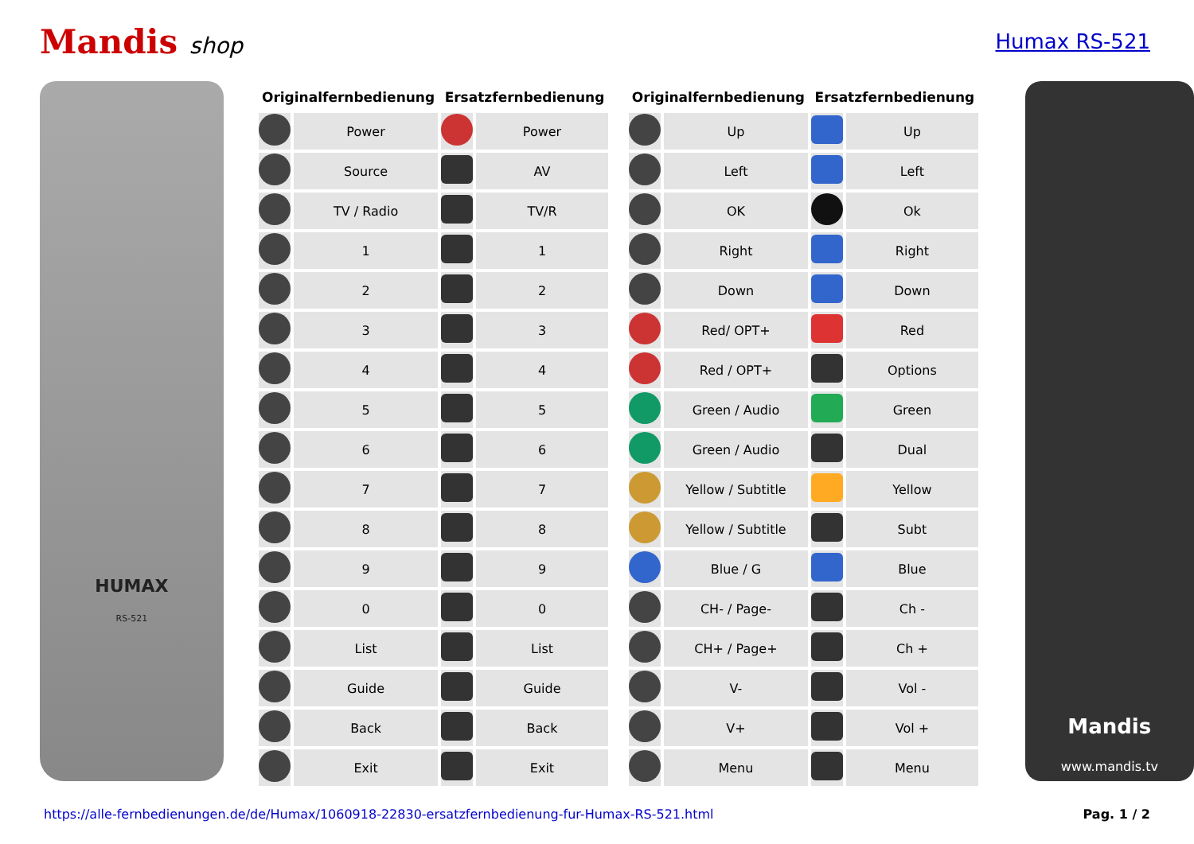Mandis shop Humax RS-521
HUMAX
RS-521
| Originalfernbedienung | | Ersatzfernbedienung | |
| --- | --- | --- | --- |
| | Power | | Power |
| | Source | | AV |
| | TV / Radio | | TV/R |
| | 1 | | 1 |
| | 2 | | 2 |
| | 3 | | 3 |
| | 4 | | 4 |
| | 5 | | 5 |
| | 6 | | 6 |
| | 7 | | 7 |
| | 8 | | 8 |
| | 9 | | 9 |
| | 0 | | 0 |
| | List | | List |
| | Guide | | Guide |
| | Back | | Back |
| | Exit | | Exit |
| Originalfernbedienung | | Ersatzfernbedienung | |
| --- | --- | --- | --- |
| | Up | | Up |
| | Left | | Left |
| | OK | | Ok |
| | Right | | Right |
| | Down | | Down |
| | Red/ OPT+ | | Red |
| | Red / OPT+ | | Options |
| | Green / Audio | | Green |
| | Green / Audio | | Dual |
| | Yellow / Subtitle | | Yellow |
| | Yellow / Subtitle | | Subt |
| | Blue / G | | Blue |
| | CH- / Page- | | Ch - |
| | CH+ / Page+ | | Ch + |
| | V- | | Vol - |
| | V+ | | Vol + |
| | Menu | | Menu |
Mandis
www.mandis.tv
https://alle-fernbedienungen.de/de/Humax/1060918-22830-ersatzfernbedienung-fur-Humax-RS-521.html Pag. 1 / 2